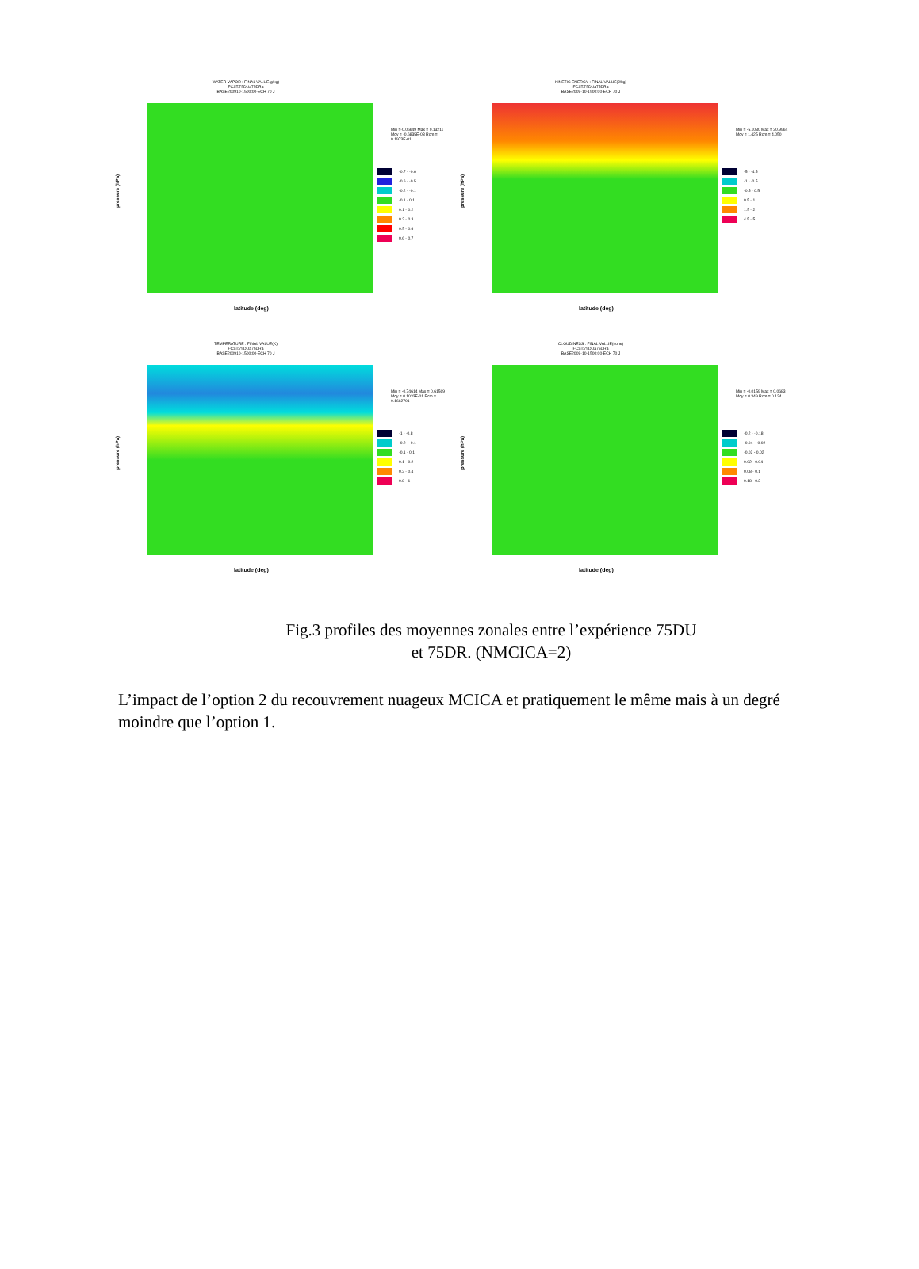WATER VAPOR : FINAL VALUE(g/kg)
FCST:75DUa75DRa
BASE200910-1500:00-ECH 70 J
pressure (hPa)
latitude (deg)
Min =-0.06649 Max = 0.13211 Moy = -0.6835E-03 Rcm = 0.1973E-01
-0.7 - -0.6
-0.6 - -0.5
-0.2 - -0.1
-0.1 - 0.1
0.1 - 0.2
0.2 - 0.3
0.5 - 0.6
0.6 - 0.7
KINETIC ENERGY : FINAL VALUE(J/kg)
FCST:75DUa75DRa
BASE2009-10-1500:00-ECH 70 J
pressure (hPa)
latitude (deg)
Min = -5.1030 Max = 30.9964 Moy = 1.425 Rcm = 4.050
-5 - -4.5
-1 - -0.5
-0.5 - 0.5
0.5 - 1
1.5 - 2
4.5 - 5
TEMPERATURE : FINAL VALUE(K)
FCST:75DUa75DRa
BASE200910-1500:00-ECH 70 J
pressure (hPa)
latitude (deg)
Min = -0.74614 Max = 0.61569 Moy = 0.1033E-01 Rcm = 0.1662701
-1 - -0.8
-0.2 - -0.1
-0.1 - 0.1
0.1 - 0.2
0.2 - 0.4
0.8 - 1
CLOUDINESS : FINAL VALUE(none)
FCST:75DUa75DRa
BASE2009-10-1500:00-ECH 70 J
pressure (hPa)
latitude (deg)
Min = -0.0159 Max = 0.0683 Moy = 0.349 Rcm = 0.124
-0.2 - -0.18
-0.04 - -0.02
-0.02 - 0.02
0.02 - 0.04
0.08 - 0.1
0.18 - 0.2
Fig.3 profiles des moyennes zonales entre l’expérience 75DU
et 75DR. (NMCICA=2)
L’impact de l’option 2 du recouvrement nuageux MCICA et pratiquement le même mais à un degré moindre que l’option 1.